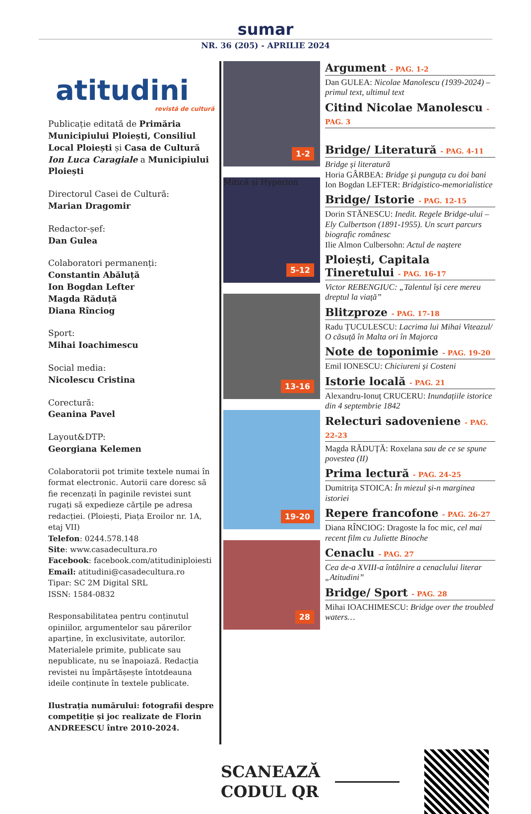sumar
NR. 36 (205) - APRILIE 2024
atitudini
revistă de cultură
Publicație editată de Primăria Municipiului Ploiești, Consiliul Local Ploiești și Casa de Cultură Ion Luca Caragiale a Municipiului Ploiești
Directorul Casei de Cultură:
Marian Dragomir
Redactor-șef:
Dan Gulea
Colaboratori permanenți:
Constantin Abăluță
Ion Bogdan Lefter
Magda Răduță
Diana Rînciog
Sport:
Mihai Ioachimescu
Social media:
Nicolescu Cristina
Corectură:
Geanina Pavel
Layout&DTP:
Georgiana Kelemen
Colaboratorii pot trimite textele numai în format electronic. Autorii care doresc să fie recenzați în paginile revistei sunt rugați să expedieze cărțile pe adresa redacției. (Ploiești, Piața Eroilor nr. 1A, etaj VII)
Telefon: 0244.578.148
Site: www.casadecultura.ro
Facebook: facebook.com/atitudiniploiesti
Email: atitudini@casadecultura.ro
Tipar: SC 2M Digital SRL
ISSN: 1584-0832
Responsabilitatea pentru conținutul opiniilor, argumentelor sau părerilor aparține, în exclusivitate, autorilor. Materialele primite, publicate sau nepublicate, nu se înapoiază. Redacția revistei nu împărtășește întotdeauna ideile conținute în textele publicate.
Ilustrația numărului: fotografii despre competiție și joc realizate de Florin ANDREESCU între 2010-2024.
1-2
Mitică și Hyperion
5-12
13-16
19-20
28
Argument - PAG. 1-2
Dan GULEA: Nicolae Manolescu (1939-2024) – primul text, ultimul text
Citind Nicolae Manolescu - PAG. 3
Bridge/ Literatură - PAG. 4-11
Bridge și literatură
Horia GÂRBEA: Bridge și punguța cu doi bani
Ion Bogdan LEFTER: Bridgistico-memorialistice
Bridge/ Istorie - PAG. 12-15
Dorin STĂNESCU: Inedit. Regele Bridge-ului – Ely Culbertson (1891-1955). Un scurt parcurs biografic românesc
Ilie Almon Culbersohn: Actul de naștere
Ploiești, Capitala Tineretului - PAG. 16-17
Victor REBENGIUC: „Talentul își cere mereu dreptul la viață”
Blitzproze - PAG. 17-18
Radu ȚUCULESCU: Lacrima lui Mihai Viteazul/ O căsuță în Malta ori în Majorca
Note de toponimie - PAG. 19-20
Emil IONESCU: Chiciureni și Costeni
Istorie locală - PAG. 21
Alexandru-Ionuț CRUCERU: Inundațiile istorice din 4 septembrie 1842
Relecturi sadoveniene - PAG. 22-23
Magda RĂDUȚĂ: Roxelana sau de ce se spune povestea (II)
Prima lectură - PAG. 24-25
Dumitrița STOICA: În miezul și-n marginea istoriei
Repere francofone - PAG. 26-27
Diana RÎNCIOG: Dragoste la foc mic, cel mai recent film cu Juliette Binoche
Cenaclu - PAG. 27
Cea de-a XVIII-a întâlnire a cenaclului literar „Atitudini”
Bridge/ Sport - PAG. 28
Mihai IOACHIMESCU: Bridge over the troubled waters…
SCANEAZĂ
CODUL QR